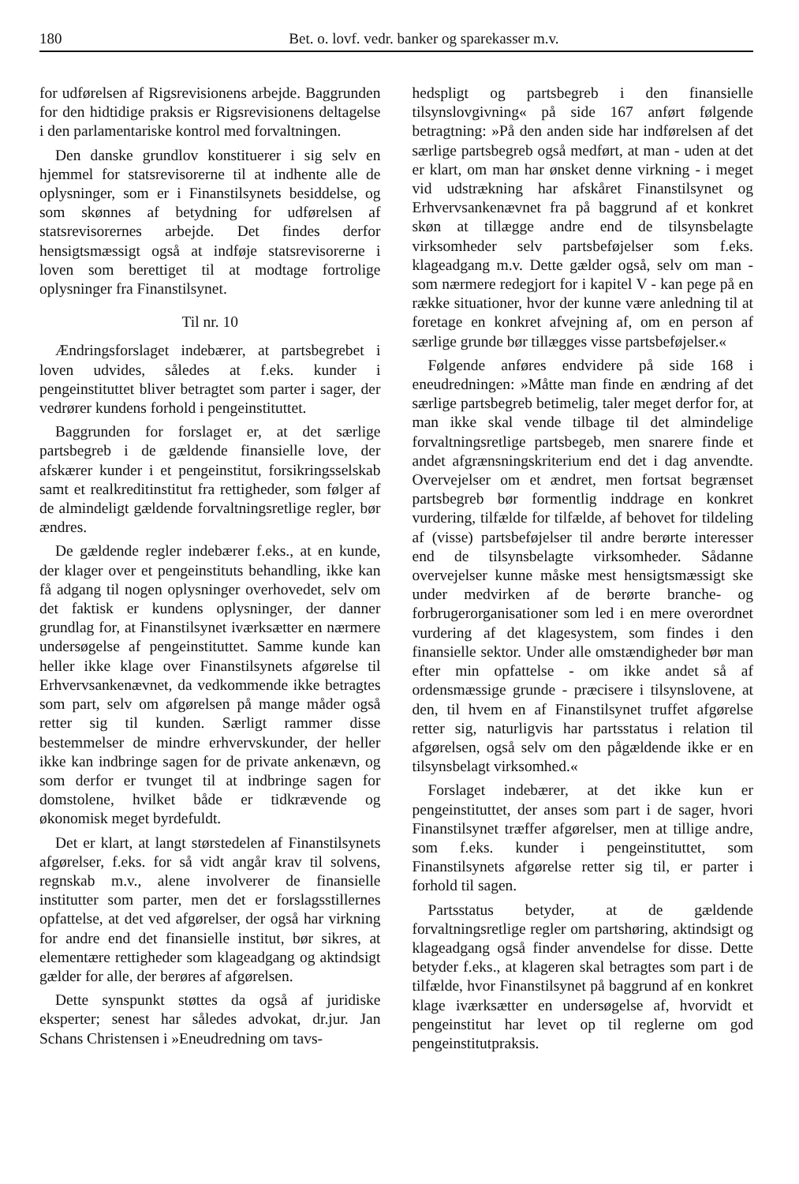180 Bet. o. lovf. vedr. banker og sparekasser m.v.
for udførelsen af Rigsrevisionens arbejde. Baggrunden for den hidtidige praksis er Rigsrevisionens deltagelse i den parlamentariske kontrol med forvaltningen.
Den danske grundlov konstituerer i sig selv en hjemmel for statsrevisorerne til at indhente alle de oplysninger, som er i Finanstilsynets besiddelse, og som skønnes af betydning for udførelsen af statsrevisorernes arbejde. Det findes derfor hensigtsmæssigt også at indføje statsrevisorerne i loven som berettiget til at modtage fortrolige oplysninger fra Finanstilsynet.
Til nr. 10
Ændringsforslaget indebærer, at partsbegrebet i loven udvides, således at f.eks. kunder i pengeinstituttet bliver betragtet som parter i sager, der vedrører kundens forhold i pengeinstituttet.
Baggrunden for forslaget er, at det særlige partsbegreb i de gældende finansielle love, der afskærer kunder i et pengeinstitut, forsikringsselskab samt et realkreditinstitut fra rettigheder, som følger af de almindeligt gældende forvaltningsretlige regler, bør ændres.
De gældende regler indebærer f.eks., at en kunde, der klager over et pengeinstituts behandling, ikke kan få adgang til nogen oplysninger overhovedet, selv om det faktisk er kundens oplysninger, der danner grundlag for, at Finanstilsynet iværksætter en nærmere undersøgelse af pengeinstituttet. Samme kunde kan heller ikke klage over Finanstilsynets afgørelse til Erhvervsankenævnet, da vedkommende ikke betragtes som part, selv om afgørelsen på mange måder også retter sig til kunden. Særligt rammer disse bestemmelser de mindre erhvervskunder, der heller ikke kan indbringe sagen for de private ankenævn, og som derfor er tvunget til at indbringe sagen for domstolene, hvilket både er tidkrævende og økonomisk meget byrdefuldt.
Det er klart, at langt størstedelen af Finanstilsynets afgørelser, f.eks. for så vidt angår krav til solvens, regnskab m.v., alene involverer de finansielle institutter som parter, men det er forslagsstillernes opfattelse, at det ved afgørelser, der også har virkning for andre end det finansielle institut, bør sikres, at elementære rettigheder som klageadgang og aktindsigt gælder for alle, der berøres af afgørelsen.
Dette synspunkt støttes da også af juridiske eksperter; senest har således advokat, dr.jur. Jan Schans Christensen i »Eneudredning om tavs-
hedspligt og partsbegreb i den finansielle tilsynslovgivning« på side 167 anført følgende betragtning: »På den anden side har indførelsen af det særlige partsbegreb også medført, at man - uden at det er klart, om man har ønsket denne virkning - i meget vid udstrækning har afskåret Finanstilsynet og Erhvervsankenævnet fra på baggrund af et konkret skøn at tillægge andre end de tilsynsbelagte virksomheder selv partsbeføjelser som f.eks. klageadgang m.v. Dette gælder også, selv om man - som nærmere redegjort for i kapitel V - kan pege på en række situationer, hvor der kunne være anledning til at foretage en konkret afvejning af, om en person af særlige grunde bør tillægges visse partsbeføjelser.«
Følgende anføres endvidere på side 168 i eneudredningen: »Måtte man finde en ændring af det særlige partsbegreb betimelig, taler meget derfor for, at man ikke skal vende tilbage til det almindelige forvaltningsretlige partsbegeb, men snarere finde et andet afgrænsningskriterium end det i dag anvendte. Overvejelser om et ændret, men fortsat begrænset partsbegreb bør formentlig inddrage en konkret vurdering, tilfælde for tilfælde, af behovet for tildeling af (visse) partsbeføjelser til andre berørte interesser end de tilsynsbelagte virksomheder. Sådanne overvejelser kunne måske mest hensigtsmæssigt ske under medvirken af de berørte branche- og forbrugerorganisationer som led i en mere overordnet vurdering af det klagesystem, som findes i den finansielle sektor. Under alle omstændigheder bør man efter min opfattelse - om ikke andet så af ordensmæssige grunde - præcisere i tilsynslovene, at den, til hvem en af Finanstilsynet truffet afgørelse retter sig, naturligvis har partsstatus i relation til afgørelsen, også selv om den pågældende ikke er en tilsynsbelagt virksomhed.«
Forslaget indebærer, at det ikke kun er pengeinstituttet, der anses som part i de sager, hvori Finanstilsynet træffer afgørelser, men at tillige andre, som f.eks. kunder i pengeinstituttet, som Finanstilsynets afgørelse retter sig til, er parter i forhold til sagen.
Partsstatus betyder, at de gældende forvaltningsretlige regler om partshøring, aktindsigt og klageadgang også finder anvendelse for disse. Dette betyder f.eks., at klageren skal betragtes som part i de tilfælde, hvor Finanstilsynet på baggrund af en konkret klage iværksætter en undersøgelse af, hvorvidt et pengeinstitut har levet op til reglerne om god pengeinstitutpraksis.